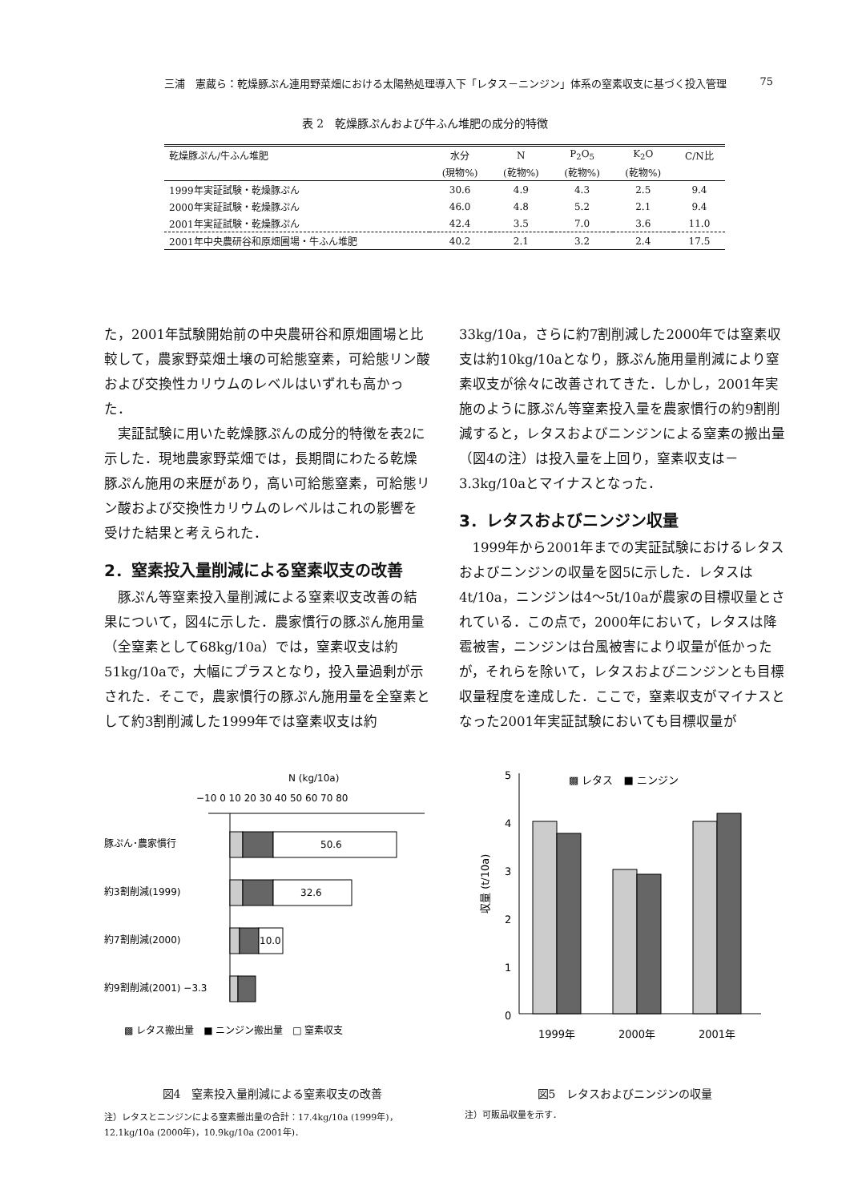三浦　憲蔵ら：乾燥豚ぷん連用野菜畑における太陽熱処理導入下「レタス－ニンジン」体系の窒素収支に基づく投入管理 75
表 2　乾燥豚ぷんおよび牛ふん堆肥の成分的特徴
| 乾燥豚ぷん/牛ふん堆肥 | 水分 | N | P<sub>2</sub>O<sub>5</sub> | K<sub>2</sub>O | C/N比 |
| --- | --- | --- | --- | --- | --- |
| | (現物%) | (乾物%) | (乾物%) | (乾物%) | |
| 1999年実証試験・乾燥豚ぷん | 30.6 | 4.9 | 4.3 | 2.5 | 9.4 |
| 2000年実証試験・乾燥豚ぷん | 46.0 | 4.8 | 5.2 | 2.1 | 9.4 |
| 2001年実証試験・乾燥豚ぷん | 42.4 | 3.5 | 7.0 | 3.6 | 11.0 |
| 2001年中央農研谷和原畑圃場・牛ふん堆肥 | 40.2 | 2.1 | 3.2 | 2.4 | 17.5 |
た，2001年試験開始前の中央農研谷和原畑圃場と比較して，農家野菜畑土壌の可給態窒素，可給態リン酸および交換性カリウムのレベルはいずれも高かった．
実証試験に用いた乾燥豚ぷんの成分的特徴を表2に示した．現地農家野菜畑では，長期間にわたる乾燥豚ぷん施用の来歴があり，高い可給態窒素，可給態リン酸および交換性カリウムのレベルはこれの影響を受けた結果と考えられた．
2．窒素投入量削減による窒素収支の改善
豚ぷん等窒素投入量削減による窒素収支改善の結果について，図4に示した．農家慣行の豚ぷん施用量（全窒素として68kg/10a）では，窒素収支は約51kg/10aで，大幅にプラスとなり，投入量過剰が示された．そこで，農家慣行の豚ぷん施用量を全窒素として約3割削減した1999年では窒素収支は約
33kg/10a，さらに約7割削減した2000年では窒素収支は約10kg/10aとなり，豚ぷん施用量削減により窒素収支が徐々に改善されてきた．しかし，2001年実施のように豚ぷん等窒素投入量を農家慣行の約9割削減すると，レタスおよびニンジンによる窒素の搬出量（図4の注）は投入量を上回り，窒素収支は－3.3kg/10aとマイナスとなった．
3．レタスおよびニンジン収量
1999年から2001年までの実証試験におけるレタスおよびニンジンの収量を図5に示した．レタスは4t/10a，ニンジンは4～5t/10aが農家の目標収量とされている．この点で，2000年において，レタスは降雹被害，ニンジンは台風被害により収量が低かったが，それらを除いて，レタスおよびニンジンとも目標収量程度を達成した．ここで，窒素収支がマイナスとなった2001年実証試験においても目標収量が
N (kg/10a)
−10 0 10 20 30 40 50 60 70 80
豚ぷん･農家慣行
50.6
約3割削減(1999)
32.6
約7割削減(2000)
10.0
約9割削減(2001) −3.3
▩ レタス搬出量　■ ニンジン搬出量　□ 窒素収支
図4　窒素投入量削減による窒素収支の改善
注）レタスとニンジンによる窒素搬出量の合計：17.4kg/10a (1999年)，12.1kg/10a (2000年)，10.9kg/10a (2001年)．
5
4
3
2
1
0
収量 (t/10a)
▩ レタス　■ ニンジン
1999年
2000年
2001年
図5　レタスおよびニンジンの収量
注）可販品収量を示す．